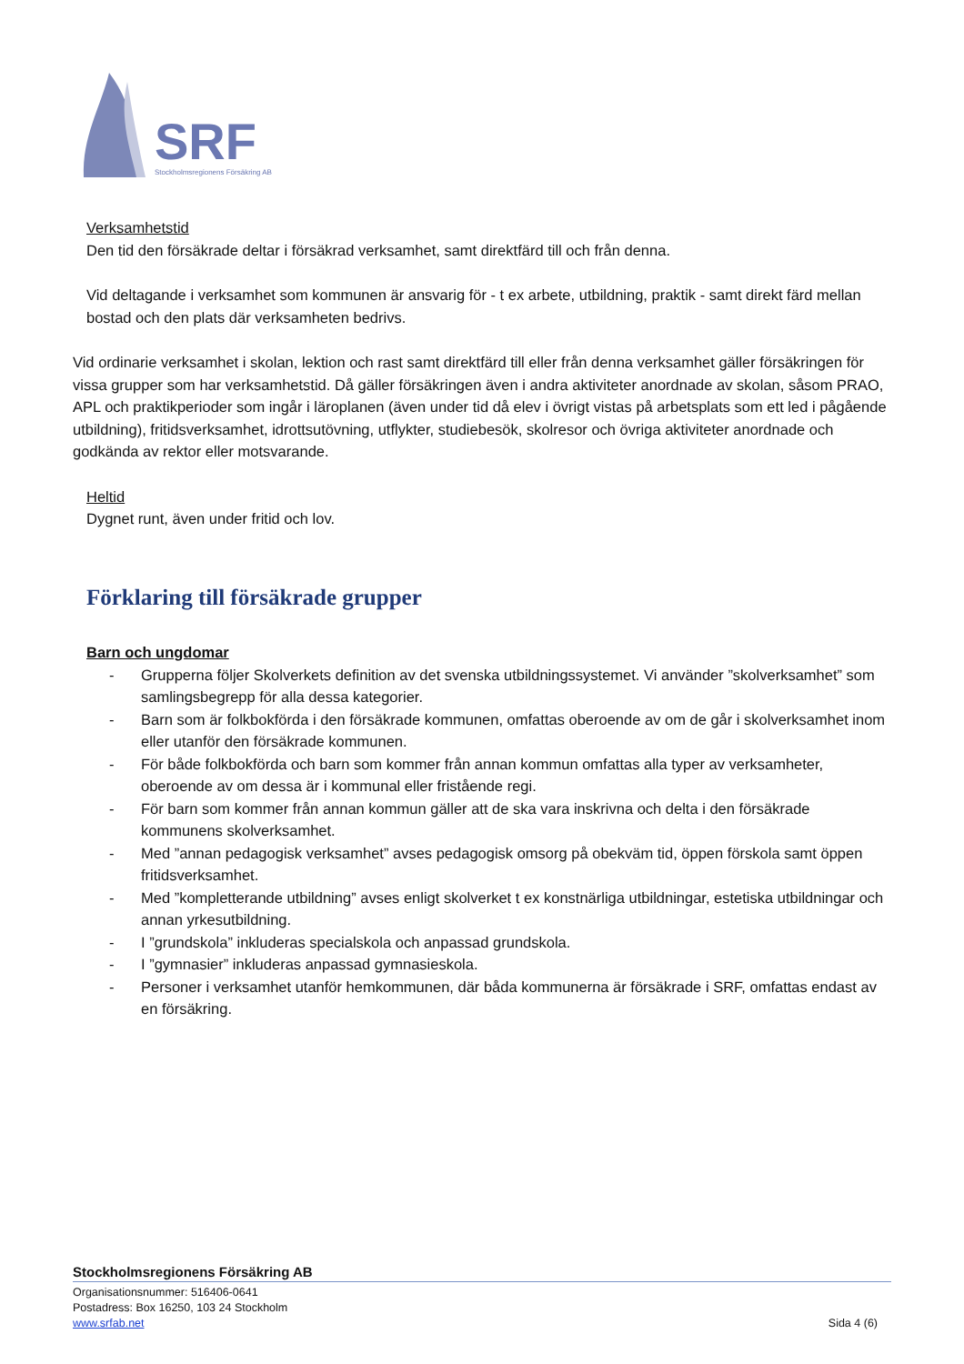SRF
Stockholmsregionens Försäkring AB
Verksamhetstid
Den tid den försäkrade deltar i försäkrad verksamhet, samt direktfärd till och från denna.
Vid deltagande i verksamhet som kommunen är ansvarig för - t ex arbete, utbildning, praktik - samt direkt färd mellan bostad och den plats där verksamheten bedrivs.
Vid ordinarie verksamhet i skolan, lektion och rast samt direktfärd till eller från denna verksamhet gäller försäkringen för vissa grupper som har verksamhetstid. Då gäller försäkringen även i andra aktiviteter anordnade av skolan, såsom PRAO, APL och praktikperioder som ingår i läroplanen (även under tid då elev i övrigt vistas på arbetsplats som ett led i pågående utbildning), fritidsverksamhet, idrottsutövning, utflykter, studiebesök, skolresor och övriga aktiviteter anordnade och godkända av rektor eller motsvarande.
Heltid
Dygnet runt, även under fritid och lov.
Förklaring till försäkrade grupper
Barn och ungdomar
- Grupperna följer Skolverkets definition av det svenska utbildningssystemet. Vi använder ”skolverksamhet” som samlingsbegrepp för alla dessa kategorier.
- Barn som är folkbokförda i den försäkrade kommunen, omfattas oberoende av om de går i skolverksamhet inom eller utanför den försäkrade kommunen.
- För både folkbokförda och barn som kommer från annan kommun omfattas alla typer av verksamheter, oberoende av om dessa är i kommunal eller fristående regi.
- För barn som kommer från annan kommun gäller att de ska vara inskrivna och delta i den försäkrade kommunens skolverksamhet.
- Med ”annan pedagogisk verksamhet” avses pedagogisk omsorg på obekväm tid, öppen förskola samt öppen fritidsverksamhet.
- Med ”kompletterande utbildning” avses enligt skolverket t ex konstnärliga utbildningar, estetiska utbildningar och annan yrkesutbildning.
- I ”grundskola” inkluderas specialskola och anpassad grundskola.
- I ”gymnasier” inkluderas anpassad gymnasieskola.
- Personer i verksamhet utanför hemkommunen, där båda kommunerna är försäkrade i SRF, omfattas endast av en försäkring.
Stockholmsregionens Försäkring AB
Organisationsnummer: 516406-0641
Postadress: Box 16250, 103 24 Stockholm
www.srfab.net Sida 4 (6)